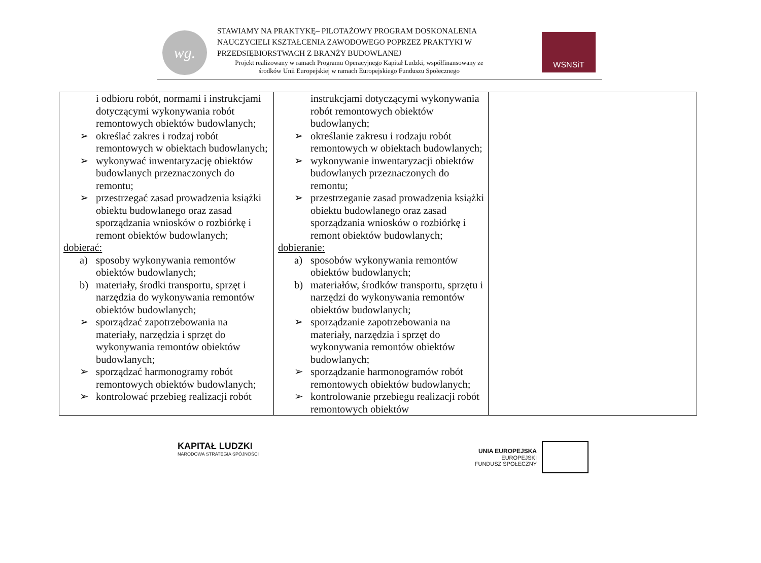wg.
STAWIAMY NA PRAKTYKĘ– PILOTAŻOWY PROGRAM DOSKONALENIA
NAUCZYCIELI KSZTAŁCENIA ZAWODOWEGO POPRZEZ PRAKTYKI W
PRZEDSIĘBIORSTWACH Z BRANŻY BUDOWLANEJ
Projekt realizowany w ramach Programu Operacyjnego Kapitał Ludzki, współfinansowany ze
środków Unii Europejskiej w ramach Europejskiego Funduszu Społecznego
WSNSiT
| i odbioru robót, normami i instrukcjami dotyczącymi wykonywania robót remontowych obiektów budowlanych; ➢ określać zakres i rodzaj robót remontowych w obiektach budowlanych; ➢ wykonywać inwentaryzację obiektów budowlanych przeznaczonych do remontu; ➢ przestrzegać zasad prowadzenia książki obiektu budowlanego oraz zasad sporządzania wniosków o rozbiórkę i remont obiektów budowlanych; dobierać: a) sposoby wykonywania remontów obiektów budowlanych; b) materiały, środki transportu, sprzęt i narzędzia do wykonywania remontów obiektów budowlanych; ➢ sporządzać zapotrzebowania na materiały, narzędzia i sprzęt do wykonywania remontów obiektów budowlanych; ➢ sporządzać harmonogramy robót remontowych obiektów budowlanych; ➢ kontrolować przebieg realizacji robót | instrukcjami dotyczącymi wykonywania robót remontowych obiektów budowlanych; ➢ określanie zakresu i rodzaju robót remontowych w obiektach budowlanych; ➢ wykonywanie inwentaryzacji obiektów budowlanych przeznaczonych do remontu; ➢ przestrzeganie zasad prowadzenia książki obiektu budowlanego oraz zasad sporządzania wniosków o rozbiórkę i remont obiektów budowlanych; dobieranie: a) sposobów wykonywania remontów obiektów budowlanych; b) materiałów, środków transportu, sprzętu i narzędzi do wykonywania remontów obiektów budowlanych; ➢ sporządzanie zapotrzebowania na materiały, narzędzia i sprzęt do wykonywania remontów obiektów budowlanych; ➢ sporządzanie harmonogramów robót remontowych obiektów budowlanych; ➢ kontrolowanie przebiegu realizacji robót remontowych obiektów | |
KAPITAŁ LUDZKI
NARODOWA STRATEGIA SPÓJNOŚCI
UNIA EUROPEJSKA
EUROPEJSKI
FUNDUSZ SPOŁECZNY